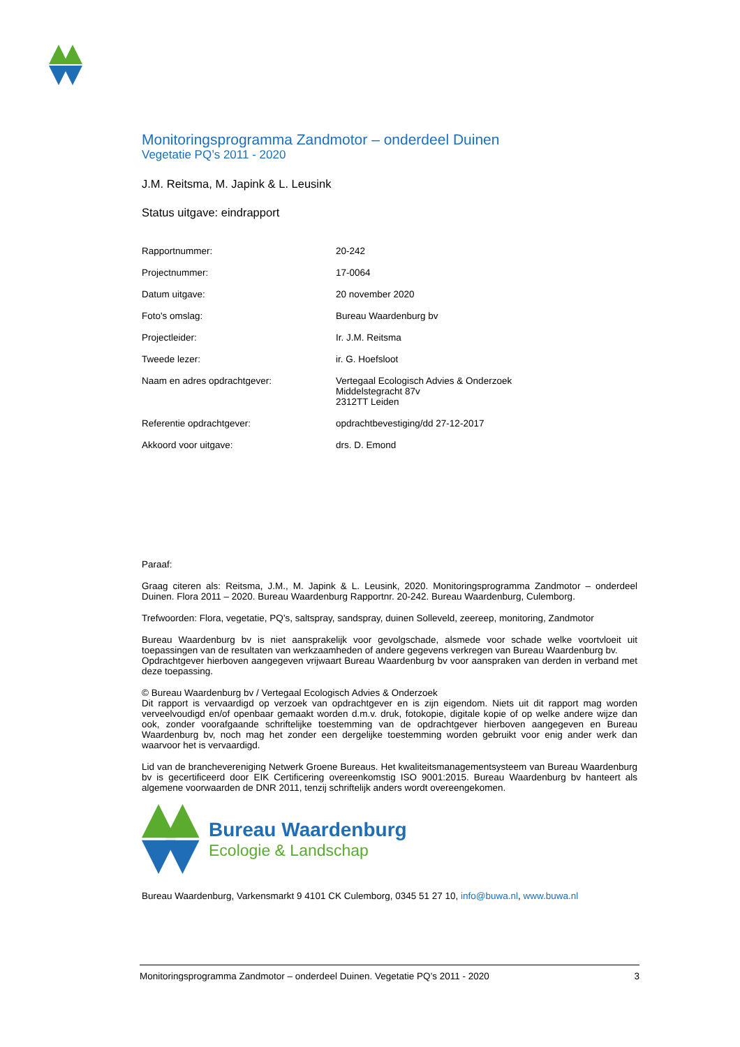Monitoringsprogramma Zandmotor – onderdeel Duinen
Vegetatie PQ’s 2011 - 2020
J.M. Reitsma, M. Japink & L. Leusink
Status uitgave: eindrapport
| Rapportnummer: | 20-242 |
| Projectnummer: | 17-0064 |
| Datum uitgave: | 20 november 2020 |
| Foto's omslag: | Bureau Waardenburg bv |
| Projectleider: | Ir. J.M. Reitsma |
| Tweede lezer: | ir. G. Hoefsloot |
| Naam en adres opdrachtgever: | Vertegaal Ecologisch Advies & Onderzoek Middelstegracht 87v 2312TT Leiden |
| Referentie opdrachtgever: | opdrachtbevestiging/dd 27-12-2017 |
| Akkoord voor uitgave: | drs. D. Emond |
| Paraaf: | |
Graag citeren als: Reitsma, J.M., M. Japink & L. Leusink, 2020. Monitoringsprogramma Zandmotor – onderdeel Duinen. Flora 2011 – 2020. Bureau Waardenburg Rapportnr. 20-242. Bureau Waardenburg, Culemborg.
Trefwoorden: Flora, vegetatie, PQ’s, saltspray, sandspray, duinen Solleveld, zeereep, monitoring, Zandmotor
Bureau Waardenburg bv is niet aansprakelijk voor gevolgschade, alsmede voor schade welke voortvloeit uit toepassingen van de resultaten van werkzaamheden of andere gegevens verkregen van Bureau Waardenburg bv.
Opdrachtgever hierboven aangegeven vrijwaart Bureau Waardenburg bv voor aanspraken van derden in verband met deze toepassing.
© Bureau Waardenburg bv / Vertegaal Ecologisch Advies & Onderzoek
Dit rapport is vervaardigd op verzoek van opdrachtgever en is zijn eigendom. Niets uit dit rapport mag worden verveelvoudigd en/of openbaar gemaakt worden d.m.v. druk, fotokopie, digitale kopie of op welke andere wijze dan ook, zonder voorafgaande schriftelijke toestemming van de opdrachtgever hierboven aangegeven en Bureau Waardenburg bv, noch mag het zonder een dergelijke toestemming worden gebruikt voor enig ander werk dan waarvoor het is vervaardigd.
Lid van de branchevereniging Netwerk Groene Bureaus. Het kwaliteitsmanagementsysteem van Bureau Waardenburg bv is gecertificeerd door EIK Certificering overeenkomstig ISO 9001:2015. Bureau Waardenburg bv hanteert als algemene voorwaarden de DNR 2011, tenzij schriftelijk anders wordt overeengekomen.
Bureau Waardenburg
Ecologie & Landschap
Bureau Waardenburg, Varkensmarkt 9 4101 CK Culemborg, 0345 51 27 10, info@buwa.nl, www.buwa.nl
Monitoringsprogramma Zandmotor – onderdeel Duinen. Vegetatie PQ’s 2011 - 2020 3